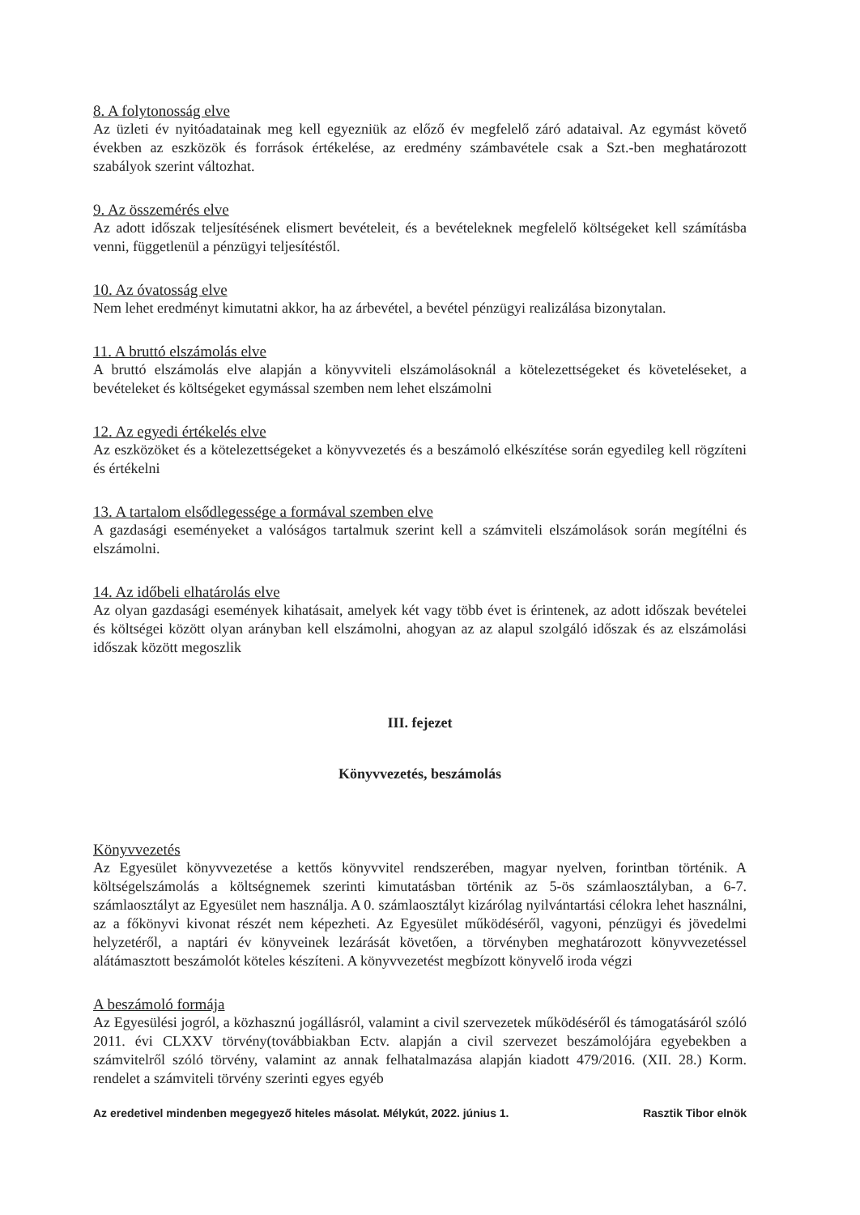8. A folytonosság elve
Az üzleti év nyitóadatainak meg kell egyezniük az előző év megfelelő záró adataival. Az egymást követő években az eszközök és források értékelése, az eredmény számbavétele csak a Szt.-ben meghatározott szabályok szerint változhat.
9. Az összemérés elve
Az adott időszak teljesítésének elismert bevételeit, és a bevételeknek megfelelő költségeket kell számításba venni, függetlenül a pénzügyi teljesítéstől.
10. Az óvatosság elve
Nem lehet eredményt kimutatni akkor, ha az árbevétel, a bevétel pénzügyi realizálása bizonytalan.
11. A bruttó elszámolás elve
A bruttó elszámolás elve alapján a könyvviteli elszámolásoknál a kötelezettségeket és követeléseket, a bevételeket és költségeket egymással szemben nem lehet elszámolni
12. Az egyedi értékelés elve
Az eszközöket és a kötelezettségeket a könyvvezetés és a beszámoló elkészítése során egyedileg kell rögzíteni és értékelni
13. A tartalom elsődlegessége a formával szemben elve
A gazdasági eseményeket a valóságos tartalmuk szerint kell a számviteli elszámolások során megítélni és elszámolni.
14. Az időbeli elhatárolás elve
Az olyan gazdasági események kihatásait, amelyek két vagy több évet is érintenek, az adott időszak bevételei és költségei között olyan arányban kell elszámolni, ahogyan az az alapul szolgáló időszak és az elszámolási időszak között megoszlik
III. fejezet
Könyvvezetés, beszámolás
Könyvvezetés
Az Egyesület könyvvezetése a kettős könyvvitel rendszerében, magyar nyelven, forintban történik. A költségelszámolás a költségnemek szerinti kimutatásban történik az 5-ös számlaosztályban, a 6-7. számlaosztályt az Egyesület nem használja. A 0. számlaosztályt kizárólag nyilvántartási célokra lehet használni, az a főkönyvi kivonat részét nem képezheti. Az Egyesület működéséről, vagyoni, pénzügyi és jövedelmi helyzetéről, a naptári év könyveinek lezárását követően, a törvényben meghatározott könyvvezetéssel alátámasztott beszámolót köteles készíteni. A könyvvezetést megbízott könyvelő iroda végzi
A beszámoló formája
Az Egyesülési jogról, a közhasznú jogállásról, valamint a civil szervezetek működéséről és támogatásáról szóló 2011. évi CLXXV törvény(továbbiakban Ectv. alapján a civil szervezet beszámolójára egyebekben a számvitelről szóló törvény, valamint az annak felhatalmazása alapján kiadott 479/2016. (XII. 28.) Korm. rendelet a számviteli törvény szerinti egyes egyéb
Az eredetivel mindenben megegyező hiteles másolat. Mélykút, 2022. június 1. Rasztik Tibor elnök